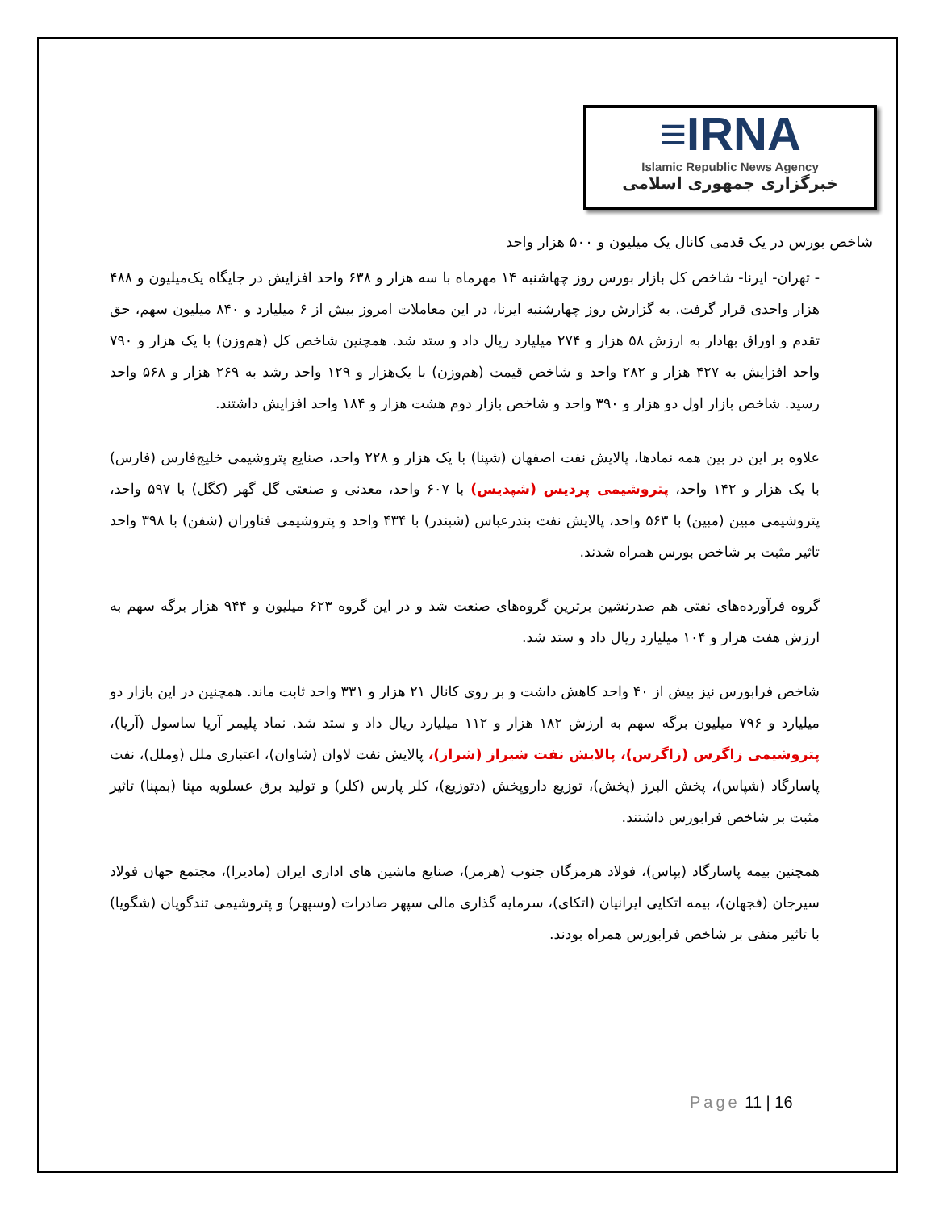≡IRNA
Islamic Republic News Agency
خبرگزاری جمهوری اسلامی
شاخص بورس در یک قدمی کانال یک میلیون و ۵۰۰ هزار واحد
- تهران- ایرنا- شاخص کل بازار بورس روز چهاشنبه ۱۴ مهرماه با سه هزار و ۶۳۸ واحد افزایش در جایگاه یک‌میلیون و ۴۸۸ هزار واحدی قرار گرفت. به گزارش روز چهارشنبه ایرنا، در این معاملات امروز بیش از ۶ میلیارد و ۸۴۰ میلیون سهم، حق تقدم و اوراق بهادار به ارزش ۵۸ هزار و ۲۷۴ میلیارد ریال داد و ستد شد. همچنین شاخص کل (هم‌وزن) با یک هزار و ۷۹۰ واحد افزایش به ۴۲۷ هزار و ۲۸۲ واحد و شاخص قیمت (هم‌وزن) با یک‌هزار و ۱۲۹ واحد رشد به ۲۶۹ هزار و ۵۶۸ واحد رسید. شاخص بازار اول دو هزار و ۳۹۰ واحد و شاخص بازار دوم هشت هزار و ۱۸۴ واحد افزایش داشتند.
علاوه بر این در بین همه نمادها، پالایش نفت اصفهان (شپنا) با یک هزار و ۲۲۸ واحد، صنایع پتروشیمی خلیج‌فارس (فارس) با یک هزار و ۱۴۲ واحد، پتروشیمی پردیس (شپدیس) با ۶۰۷ واحد، معدنی و صنعتی گل گهر (کگل) با ۵۹۷ واحد، پتروشیمی مبین (مبین) با ۵۶۳ واحد، پالایش نفت بندرعباس (شبندر) با ۴۳۴ واحد و پتروشیمی فناوران (شفن) با ۳۹۸ واحد تاثیر مثبت بر شاخص بورس همراه شدند.
گروه فرآورده‌های نفتی هم صدرنشین برترین گروه‌های صنعت شد و در این گروه ۶۲۳ میلیون و ۹۴۴ هزار برگه سهم به ارزش هفت هزار و ۱۰۴ میلیارد ریال داد و ستد شد.
شاخص فرابورس نیز بیش از ۴۰ واحد کاهش داشت و بر روی کانال ۲۱ هزار و ۳۳۱ واحد ثابت ماند. همچنین در این بازار دو میلیارد و ۷۹۶ میلیون برگه سهم به ارزش ۱۸۲ هزار و ۱۱۲ میلیارد ریال داد و ستد شد. نماد پلیمر آریا ساسول (آریا)، پتروشیمی زاگرس (زاگرس)، پالایش نفت شیراز (شراز)، پالایش نفت لاوان (شاوان)، اعتباری ملل (وملل)، نفت پاسارگاد (شپاس)، پخش البرز (پخش)، توزیع داروپخش (دتوزیع)، کلر پارس (کلر) و تولید برق عسلویه مپنا (بمپنا) تاثیر مثبت بر شاخص فرابورس داشتند.
همچنین بیمه پاسارگاد (بپاس)، فولاد هرمزگان جنوب (هرمز)، صنایع ماشین های اداری ایران (مادیرا)، مجتمع جهان فولاد سیرجان (فجهان)، بیمه اتکایی ایرانیان (اتکای)، سرمایه گذاری مالی سپهر صادرات (وسپهر) و پتروشیمی تندگویان (شگویا) با تاثیر منفی بر شاخص فرابورس همراه بودند.
Page 11 | 16